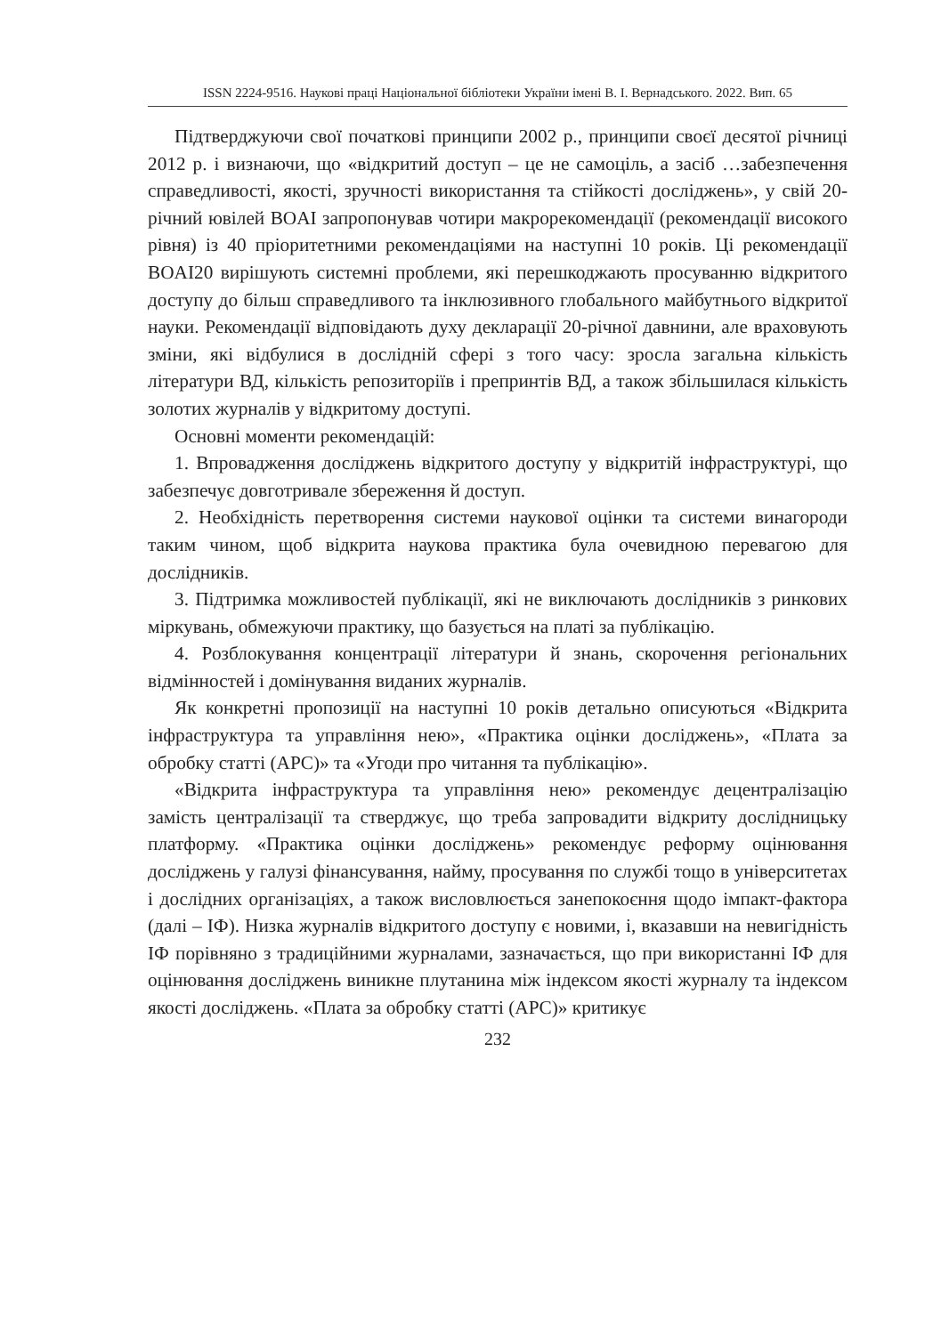ISSN 2224-9516. Наукові праці Національної бібліотеки України імені В. І. Вернадського. 2022. Вип. 65
Підтверджуючи свої початкові принципи 2002 р., принципи своєї десятої річниці 2012 р. і визнаючи, що «відкритий доступ – це не самоціль, а засіб …забезпечення справедливості, якості, зручності використання та стійкості досліджень», у свій 20-річний ювілей BOAI запропонував чотири макрорекомендації (рекомендації високого рівня) із 40 пріоритетними рекомендаціями на наступні 10 років. Ці рекомендації BOAI20 вирішують системні проблеми, які перешкоджають просуванню відкритого доступу до більш справедливого та інклюзивного глобального майбутнього відкритої науки. Рекомендації відповідають духу декларації 20-річної давнини, але враховують зміни, які відбулися в дослідній сфері з того часу: зросла загальна кількість літератури ВД, кількість репозиторіїв і препринтів ВД, а також збільшилася кількість золотих журналів у відкритому доступі.
Основні моменти рекомендацій:
1. Впровадження досліджень відкритого доступу у відкритій інфраструктурі, що забезпечує довготривале збереження й доступ.
2. Необхідність перетворення системи наукової оцінки та системи винагороди таким чином, щоб відкрита наукова практика була очевидною перевагою для дослідників.
3. Підтримка можливостей публікації, які не виключають дослідників з ринкових міркувань, обмежуючи практику, що базується на платі за публікацію.
4. Розблокування концентрації літератури й знань, скорочення регіональних відмінностей і домінування виданих журналів.
Як конкретні пропозиції на наступні 10 років детально описуються «Відкрита інфраструктура та управління нею», «Практика оцінки досліджень», «Плата за обробку статті (APC)» та «Угоди про читання та публікацію».
«Відкрита інфраструктура та управління нею» рекомендує децентралізацію замість централізації та стверджує, що треба запровадити відкриту дослідницьку платформу. «Практика оцінки досліджень» рекомендує реформу оцінювання досліджень у галузі фінансування, найму, просування по службі тощо в університетах і дослідних організаціях, а також висловлюється занепокоєння щодо імпакт-фактора (далі – ІФ). Низка журналів відкритого доступу є новими, і, вказавши на невигідність ІФ порівняно з традиційними журналами, зазначається, що при використанні ІФ для оцінювання досліджень виникне плутанина між індексом якості журналу та індексом якості досліджень. «Плата за обробку статті (APC)» критикує
232